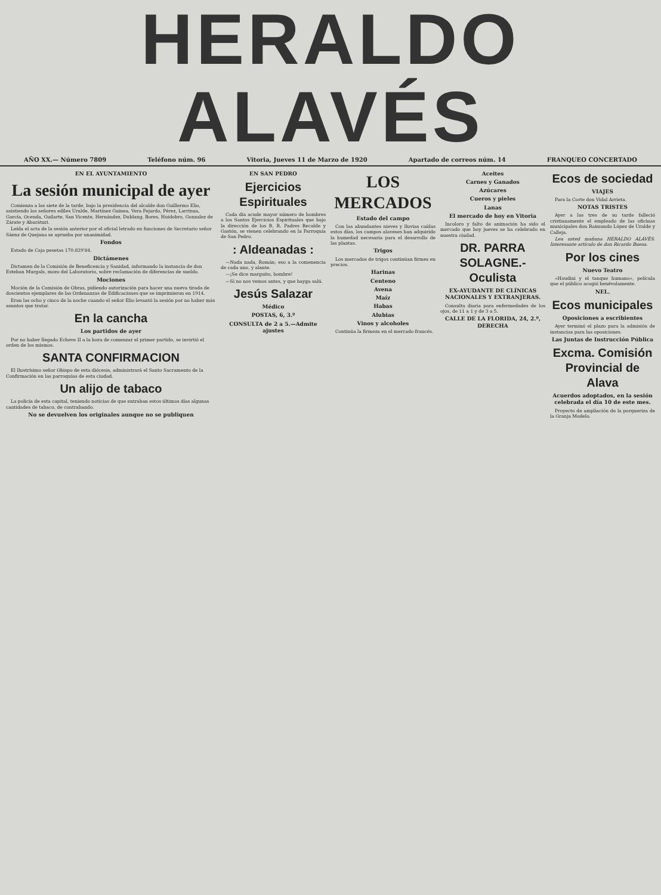HERALDO ALAVÉS
AÑO XX.— Número 7809 Teléfono núm. 96 Vitoria, Jueves 11 de Marzo de 1920 Apartado de correos núm. 14 FRANQUEO CONCERTADO
EN EL AYUNTAMIENTO
La sesión municipal de ayer
Comienza a las siete de la tarde, bajo la presidencia del alcalde don Guillermo Elio, asistiendo los señores ediles Uralde, Martínez Guinea, Vera Fejardo, Pérez, Larrinua, García, Ocenda, Guilarte, San Vicente, Hernández, Dublang, Bores, Huidobro, Gonzalez de Zárate y Abaráturi.
Leída el acta de la sesión anterior por el oficial letrado en funciones de Secretario señor Sáenz de Quejana se aprueba por unanimidad.
Fondos
Estado de Caja pesetas 170.829'84.
Dictámenes
Dictamen de la Comisión de Beneficencia y Sanidad, informando la instancia de don Esteban Murgals, mozo del Laboratorio, sobre reclamación de diferencias de sueldo.
Mociones
Moción de la Comisión de Obras, pidiendo autorización para hacer una nueva tirada de doscientos ejemplares de las Ordenanzas de Edificaciones que se imprimieron en 1914.
Eran las ocho y cinco de la noche cuando el señor Elio levantó la sesión por no haber más asuntos que tratar.
En la cancha
Los partidos de ayer
Por no haber llegado Echeve II a la hora de comenzar el primer partido, se invirtió el orden de los mismos.
SANTA CONFIRMACION
El Ilustrísimo señor Obispo de esta diócesis, administrará el Santo Sacramento de la Confirmación en las parroquias de esta ciudad.
Un alijo de tabaco
La policía de esta capital, teniendo noticias de que entraban estos últimos días algunas cantidades de tabaco, de contrabando.
No se devuelven los originales aunque no se publiquen
EN SAN PEDRO
Ejercicios Espirituales
Cada día acude mayor número de hombres a los Santos Ejercicios Espirituales que bajo la dirección de los R. R. Padres Recalde y Gastón, se vienen celebrando en la Parroquia de San Pedro.
: Aldeanadas :
—Nada nada, Román; eso a la comenencia de cada uno, y alante.
—¡Se dice marguito, hombre!
—Si no nos vemos antes, y que hayga salú.
Jesús Salazar
Médico
POSTAS, 6, 3.º
CONSULTA de 2 a 5.—Admite ajustes
LOS MERCADOS
Estado del campo
Con las abundantes nieves y lluvias caídas estos días, los campos alaveses han adquirido la humedad necesaria para el desarrollo de las plantas.
Trigos
Los mercados de trigos continúan firmes en precios.
Harinas
Centeno
Avena
Maíz
Habas
Alubias
Vinos y alcoholes
Continúa la firmeza en el mercado francés.
Aceites
Carnes y Ganados
Azúcares
Cueros y pieles
Lanas
El mercado de hoy en Vitoria
Incoloro y falto de animación ha sido el mercado que hoy jueves se ha celebrado en nuestra ciudad.
DR. PARRA SOLAGNE.-Oculista
EX-AYUDANTE DE CLÍNICAS NACIONALES Y EXTRANJERAS.
Consulta diaria para enfermedades de los ojos, de 11 a 1 y de 3 a 5.
CALLE DE LA FLORIDA, 24, 2.º, DERECHA
Ecos de sociedad
VIAJES
Para la Corte don Vidal Arrieta.
NOTAS TRISTES
Ayer a las tres de su tarde falleció cristianamente el empleado de las oficinas municipales don Raimundo López de Uralde y Calleja.
Lea usted mañana HERALDO ALAVÉS. Interesante artículo de don Ricardo Buesa.
Por los cines
Nuevo Teatro
«Houdini y el tanque humano», película que el público acogió benévolamente.
NEL.
Ecos municipales
Oposiciones a escribientes
Ayer terminó el plazo para la admisión de instancias para las oposiciones.
Las Juntas de Instrucción Pública
Excma. Comisión Provincial de Alava
Acuerdos adoptados, en la sesión celebrada el día 10 de este mes.
Proyecto de ampliación de la porqueriza de la Granja Modelo.